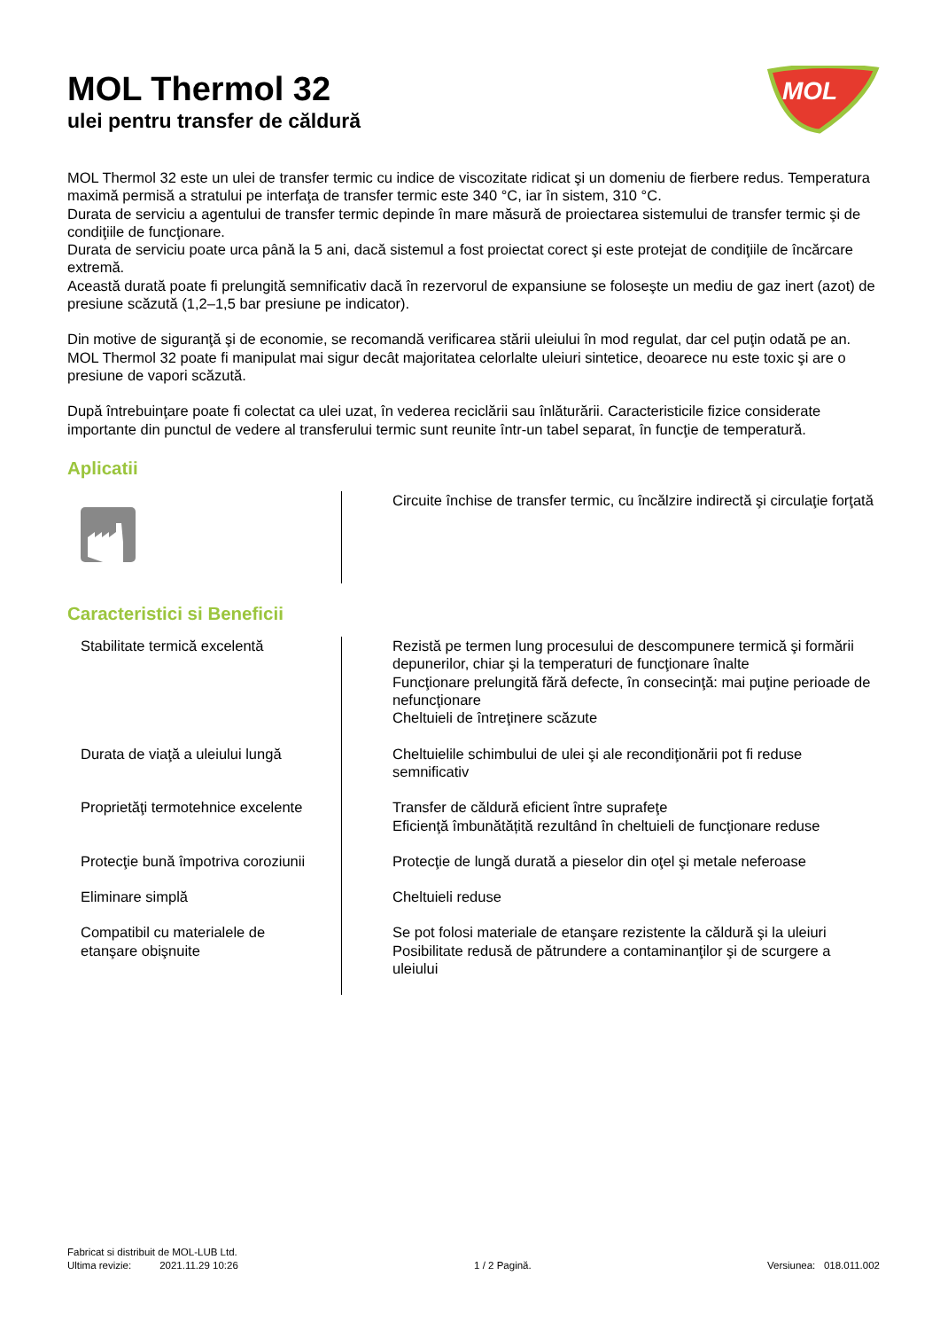MOL Thermol 32
ulei pentru transfer de căldură
MOL
MOL Thermol 32 este un ulei de transfer termic cu indice de viscozitate ridicat şi un domeniu de fierbere redus. Temperatura maximă permisă a stratului pe interfaţa de transfer termic este 340 °C, iar în sistem, 310 °C.
Durata de serviciu a agentului de transfer termic depinde în mare măsură de proiectarea sistemului de transfer termic şi de condiţiile de funcţionare.
Durata de serviciu poate urca până la 5 ani, dacă sistemul a fost proiectat corect şi este protejat de condiţiile de încărcare extremă.
Această durată poate fi prelungită semnificativ dacă în rezervorul de expansiune se foloseşte un mediu de gaz inert (azot) de presiune scăzută (1,2–1,5 bar presiune pe indicator).
Din motive de siguranţă şi de economie, se recomandă verificarea stării uleiului în mod regulat, dar cel puţin odată pe an.
MOL Thermol 32 poate fi manipulat mai sigur decât majoritatea celorlalte uleiuri sintetice, deoarece nu este toxic şi are o presiune de vapori scăzută.
După întrebuinţare poate fi colectat ca ulei uzat, în vederea reciclării sau înlăturării. Caracteristicile fizice considerate importante din punctul de vedere al transferului termic sunt reunite într-un tabel separat, în funcţie de temperatură.
Aplicatii
| | Circuite închise de transfer termic, cu încălzire indirectă şi circulaţie forţată |
Caracteristici si Beneficii
| Stabilitate termică excelentă | Rezistă pe termen lung procesului de descompunere termică şi formării depunerilor, chiar şi la temperaturi de funcţionare înalte Funcţionare prelungită fără defecte, în consecinţă: mai puţine perioade de nefuncţionare Cheltuieli de întreţinere scăzute |
| Durata de viaţă a uleiului lungă | Cheltuielile schimbului de ulei şi ale recondiţionării pot fi reduse semnificativ |
| Proprietăţi termotehnice excelente | Transfer de căldură eficient între suprafeţe Eficienţă îmbunătățită rezultând în cheltuieli de funcţionare reduse |
| Protecţie bună împotriva coroziunii | Protecţie de lungă durată a pieselor din oţel şi metale neferoase |
| Eliminare simplă | Cheltuieli reduse |
| Compatibil cu materialele de etanşare obişnuite | Se pot folosi materiale de etanşare rezistente la căldură şi la uleiuri Posibilitate redusă de pătrundere a contaminanţilor şi de scurgere a uleiului |
Fabricat si distribuit de MOL-LUB Ltd.
Ultima revizie: 2021.11.29 10:26 1 / 2 Pagină. Versiunea: 018.011.002